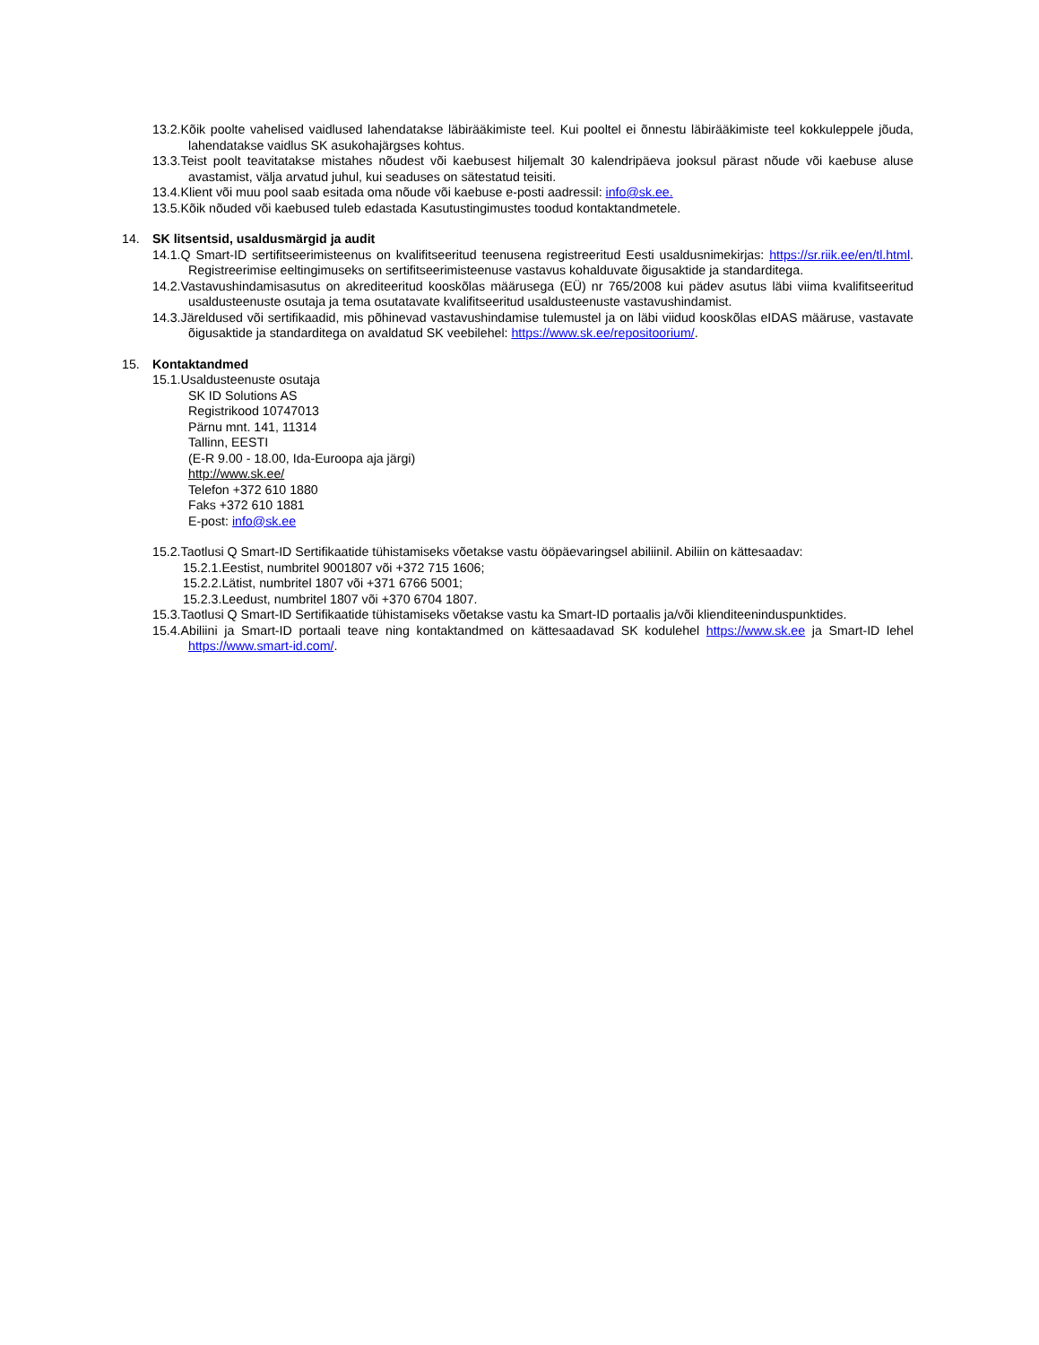13.2.Kõik poolte vahelised vaidlused lahendatakse läbirääkimiste teel. Kui pooltel ei õnnestu läbirääkimiste teel kokkuleppele jõuda, lahendatakse vaidlus SK asukohajärgses kohtus.
13.3.Teist poolt teavitatakse mistahes nõudest või kaebusest hiljemalt 30 kalendripäeva jooksul pärast nõude või kaebuse aluse avastamist, välja arvatud juhul, kui seaduses on sätestatud teisiti.
13.4.Klient või muu pool saab esitada oma nõude või kaebuse e-posti aadressil: info@sk.ee.
13.5.Kõik nõuded või kaebused tuleb edastada Kasutustingimustes toodud kontaktandmetele.
14. SK litsentsid, usaldusmärgid ja audit
14.1.Q Smart-ID sertifitseerimisteenus on kvalifitseeritud teenusena registreeritud Eesti usaldusnimekirjas: https://sr.riik.ee/en/tl.html. Registreerimise eeltingimuseks on sertifitseerimisteenuse vastavus kohalduvate õigusaktide ja standarditega.
14.2.Vastavushindamisasutus on akrediteeritud kooskõlas määrusega (EÜ) nr 765/2008 kui pädev asutus läbi viima kvalifitseeritud usaldusteenuste osutaja ja tema osutatavate kvalifitseeritud usaldusteenuste vastavushindamist.
14.3.Järeldused või sertifikaadid, mis põhinevad vastavushindamise tulemustel ja on läbi viidud kooskõlas eIDAS määruse, vastavate õigusaktide ja standarditega on avaldatud SK veebilehel: https://www.sk.ee/repositoorium/.
15. Kontaktandmed
15.1.Usaldusteenuste osutaja
SK ID Solutions AS
Registrikood 10747013
Pärnu mnt. 141, 11314
Tallinn, EESTI
(E-R 9.00 - 18.00, Ida-Euroopa aja järgi)
http://www.sk.ee/
Telefon +372 610 1880
Faks +372 610 1881
E-post: info@sk.ee
15.2.Taotlusi Q Smart-ID Sertifikaatide tühistamiseks võetakse vastu ööpäevaringsel abiliinil. Abiliin on kättesaadav:
15.2.1.Eestist, numbritel 9001807 või +372 715 1606;
15.2.2.Lätist, numbritel 1807 või +371 6766 5001;
15.2.3.Leedust, numbritel 1807 või +370 6704 1807.
15.3.Taotlusi Q Smart-ID Sertifikaatide tühistamiseks võetakse vastu ka Smart-ID portaalis ja/või klienditeeninduspunktides.
15.4.Abiliini ja Smart-ID portaali teave ning kontaktandmed on kättesaadavad SK kodulehel https://www.sk.ee ja Smart-ID lehel https://www.smart-id.com/.